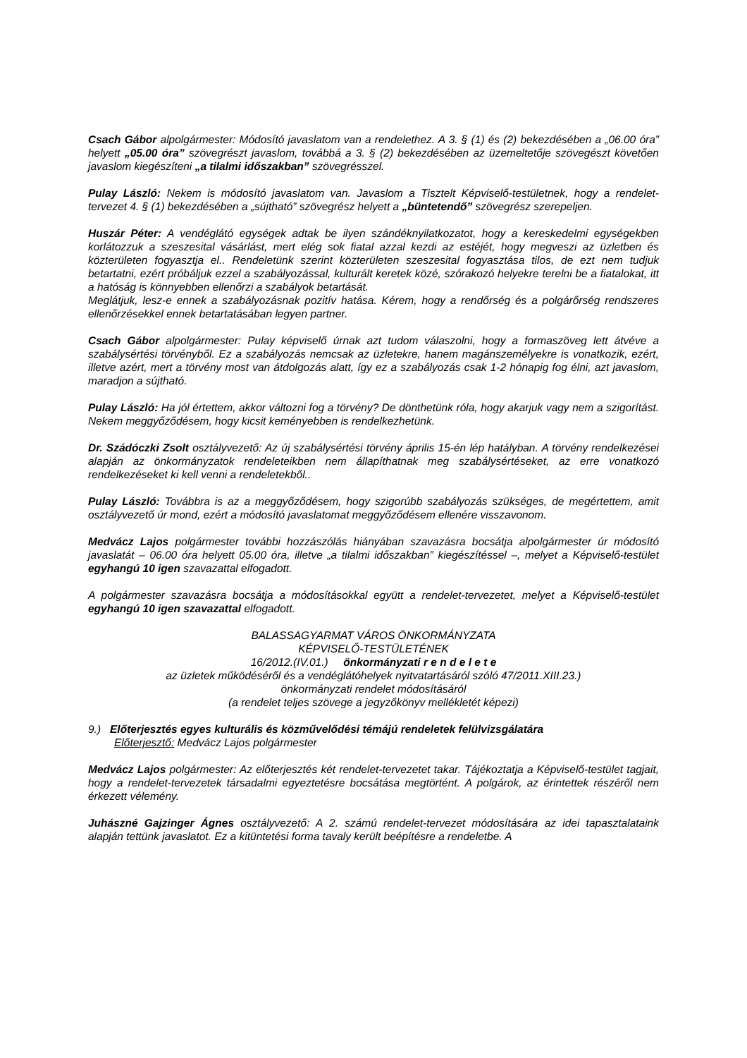Csach Gábor alpolgármester: Módosító javaslatom van a rendelethez. A 3. § (1) és (2) bekezdésében a „06.00 óra” helyett „05.00 óra” szövegrészt javaslom, továbbá a 3. § (2) bekezdésében az üzemeltetője szövegészt követően javaslom kiegészíteni „a tilalmi időszakban” szövegrésszel.
Pulay László: Nekem is módosító javaslatom van. Javaslom a Tisztelt Képviselő-testületnek, hogy a rendelet-tervezet 4. § (1) bekezdésében a „sújtható” szövegrész helyett a „büntetendő” szövegrész szerepeljen.
Huszár Péter: A vendéglátó egységek adtak be ilyen szándéknyilatkozatot, hogy a kereskedelmi egységekben korlátozzuk a szeszesital vásárlást, mert elég sok fiatal azzal kezdi az estéjét, hogy megveszi az üzletben és közterületen fogyasztja el.. Rendeletünk szerint közterületen szeszesital fogyasztása tilos, de ezt nem tudjuk betartatni, ezért próbáljuk ezzel a szabályozással, kulturált keretek közé, szórakozó helyekre terelni be a fiatalokat, itt a hatóság is könnyebben ellenőrzi a szabályok betartását.
Meglátjuk, lesz-e ennek a szabályozásnak pozitív hatása. Kérem, hogy a rendőrség és a polgárőrség rendszeres ellenőrzésekkel ennek betartatásában legyen partner.
Csach Gábor alpolgármester: Pulay képviselő úrnak azt tudom válaszolni, hogy a formaszöveg lett átvéve a szabálysértési törvényből. Ez a szabályozás nemcsak az üzletekre, hanem magánszemélyekre is vonatkozik, ezért, illetve azért, mert a törvény most van átdolgozás alatt, így ez a szabályozás csak 1-2 hónapig fog élni, azt javaslom, maradjon a sújtható.
Pulay László: Ha jól értettem, akkor változni fog a törvény? De dönthetünk róla, hogy akarjuk vagy nem a szigorítást. Nekem meggyőződésem, hogy kicsit keményebben is rendelkezhetünk.
Dr. Szádóczki Zsolt osztályvezető: Az új szabálysértési törvény április 15-én lép hatályban. A törvény rendelkezései alapján az önkormányzatok rendeleteikben nem állapíthatnak meg szabálysértéseket, az erre vonatkozó rendelkezéseket ki kell venni a rendeletekből..
Pulay László: Továbbra is az a meggyőződésem, hogy szigorúbb szabályozás szükséges, de megértettem, amit osztályvezető úr mond, ezért a módosító javaslatomat meggyőződésem ellenére visszavonom.
Medvácz Lajos polgármester további hozzászólás hiányában szavazásra bocsátja alpolgármester úr módosító javaslatát – 06.00 óra helyett 05.00 óra, illetve „a tilalmi időszakban” kiegészítéssel –, melyet a Képviselő-testület egyhangú 10 igen szavazattal elfogadott.
A polgármester szavazásra bocsátja a módosításokkal együtt a rendelet-tervezetet, melyet a Képviselő-testület egyhangú 10 igen szavazattal elfogadott.
BALASSAGYARMAT VÁROS ÖNKORMÁNYZATA
KÉPVISELŐ-TESTÜLETÉNEK
16/2012.(IV.01.) önkormányzati r e n d e l e t e
az üzletek működéséről és a vendéglátóhelyek nyitvatartásáról szóló 47/2011.XIII.23.)
önkormányzati rendelet módosításáról
(a rendelet teljes szövege a jegyzőkönyv mellékletét képezi)
9.) Előterjesztés egyes kulturális és közművelődési témájú rendeletek felülvizsgálatára
Előterjesztő: Medvácz Lajos polgármester
Medvácz Lajos polgármester: Az előterjesztés két rendelet-tervezetet takar. Tájékoztatja a Képviselő-testület tagjait, hogy a rendelet-tervezetek társadalmi egyeztetésre bocsátása megtörtént. A polgárok, az érintettek részéről nem érkezett vélemény.
Juhászné Gajzinger Ágnes osztályvezető: A 2. számú rendelet-tervezet módosítására az idei tapasztalataink alapján tettünk javaslatot. Ez a kitüntetési forma tavaly került beépítésre a rendeletbe. A